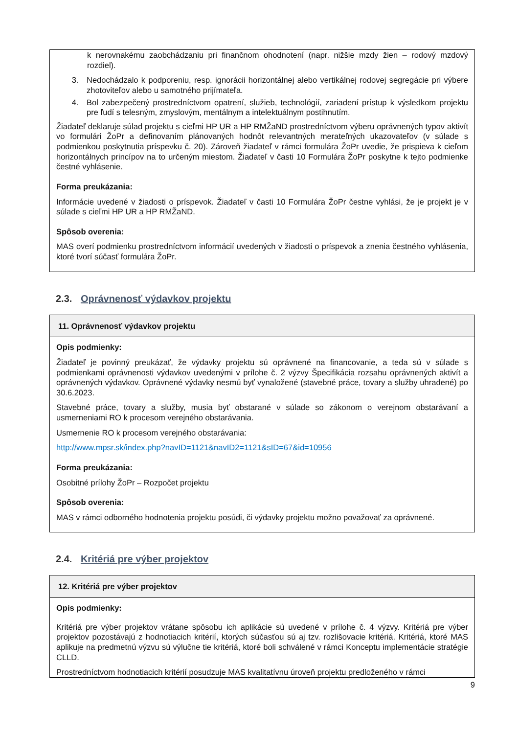k nerovnakému zaobchádzaniu pri finančnom ohodnotení (napr. nižšie mzdy žien – rodový mzdový rozdiel).
3. Nedochádzalo k podporeniu, resp. ignorácii horizontálnej alebo vertikálnej rodovej segregácie pri výbere zhotoviteľov alebo u samotného prijímateľa.
4. Bol zabezpečený prostredníctvom opatrení, služieb, technológií, zariadení prístup k výsledkom projektu pre ľudí s telesným, zmyslovým, mentálnym a intelektuálnym postihnutím.
Žiadateľ deklaruje súlad projektu s cieľmi HP UR a HP RMŽaND prostredníctvom výberu oprávnených typov aktivít vo formulári ŽoPr a definovaním plánovaných hodnôt relevantných merateľných ukazovateľov (v súlade s podmienkou poskytnutia príspevku č. 20). Zároveň žiadateľ v rámci formulára ŽoPr uvedie, že prispieva k cieľom horizontálnych princípov na to určeným miestom. Žiadateľ v časti 10 Formulára ŽoPr poskytne k tejto podmienke čestné vyhlásenie.
Forma preukázania:
Informácie uvedené v žiadosti o príspevok. Žiadateľ v časti 10 Formulára ŽoPr čestne vyhlási, že je projekt je v súlade s cieľmi HP UR a HP RMŽaND.
Spôsob overenia:
MAS overí podmienku prostredníctvom informácií uvedených v žiadosti o príspevok a znenia čestného vyhlásenia, ktoré tvorí súčasť formulára ŽoPr.
2.3. Oprávnenosť výdavkov projektu
11. Oprávnenosť výdavkov projektu
Opis podmienky:
Žiadateľ je povinný preukázať, že výdavky projektu sú oprávnené na financovanie, a teda sú v súlade s podmienkami oprávnenosti výdavkov uvedenými v prílohe č. 2 výzvy Špecifikácia rozsahu oprávnených aktivít a oprávnených výdavkov. Oprávnené výdavky nesmú byť vynaložené (stavebné práce, tovary a služby uhradené) po 30.6.2023.
Stavebné práce, tovary a služby, musia byť obstarané v súlade so zákonom o verejnom obstarávaní a usmerneniami RO k procesom verejného obstarávania.
Usmernenie RO k procesom verejného obstarávania:
http://www.mpsr.sk/index.php?navID=1121&navID2=1121&sID=67&id=10956
Forma preukázania:
Osobitné prílohy ŽoPr – Rozpočet projektu
Spôsob overenia:
MAS v rámci odborného hodnotenia projektu posúdi, či výdavky projektu možno považovať za oprávnené.
2.4. Kritériá pre výber projektov
12. Kritériá pre výber projektov
Opis podmienky:
Kritériá pre výber projektov vrátane spôsobu ich aplikácie sú uvedené v prílohe č. 4 výzvy. Kritériá pre výber projektov pozostávajú z hodnotiacich kritérií, ktorých súčasťou sú aj tzv. rozlišovacie kritériá. Kritériá, ktoré MAS aplikuje na predmetnú výzvu sú výlučne tie kritériá, ktoré boli schválené v rámci Konceptu implementácie stratégie CLLD.
Prostredníctvom hodnotiacich kritérií posudzuje MAS kvalitatívnu úroveň projektu predloženého v rámci
9